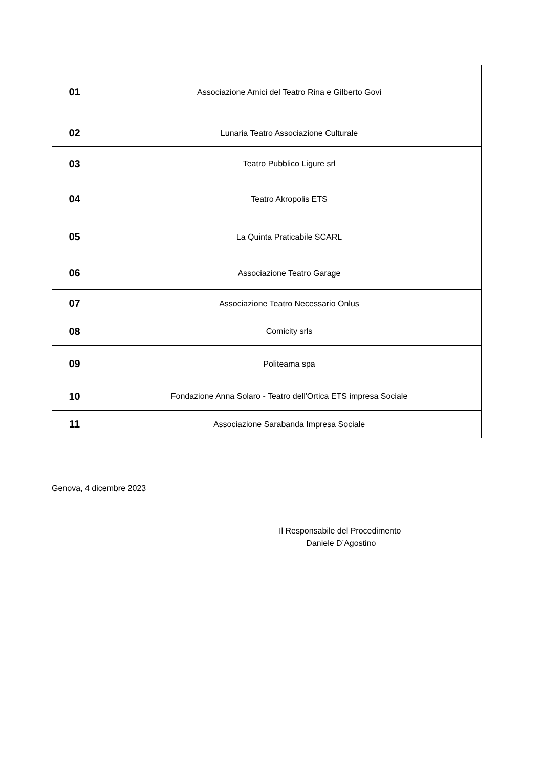| 01 | Associazione Amici del Teatro Rina e Gilberto Govi |
| 02 | Lunaria Teatro Associazione Culturale |
| 03 | Teatro Pubblico Ligure srl |
| 04 | Teatro Akropolis ETS |
| 05 | La Quinta Praticabile SCARL |
| 06 | Associazione Teatro Garage |
| 07 | Associazione Teatro Necessario Onlus |
| 08 | Comicity srls |
| 09 | Politeama spa |
| 10 | Fondazione Anna Solaro - Teatro dell'Ortica ETS impresa Sociale |
| 11 | Associazione Sarabanda Impresa Sociale |
Genova, 4 dicembre 2023
Il Responsabile del Procedimento
Daniele D’Agostino